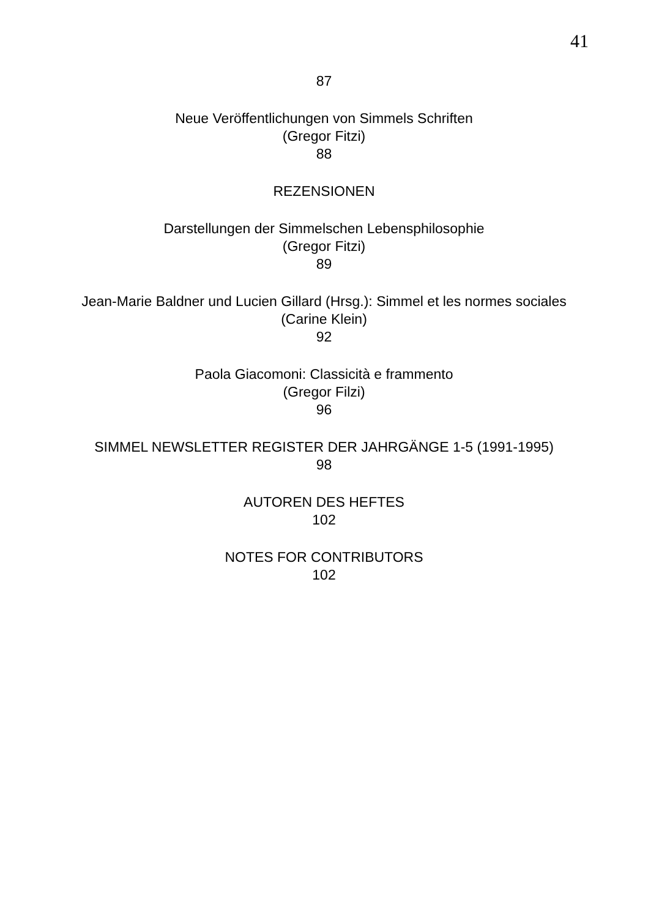41
87
Neue Veröffentlichungen von Simmels Schriften
(Gregor Fitzi)
88
REZENSIONEN
Darstellungen der Simmelschen Lebensphilosophie
(Gregor Fitzi)
89
Jean-Marie Baldner und Lucien Gillard (Hrsg.): Simmel et les normes sociales
(Carine Klein)
92
Paola Giacomoni: Classicità e frammento
(Gregor Filzi)
96
SIMMEL NEWSLETTER REGISTER DER JAHRGÄNGE 1-5 (1991-1995)
98
AUTOREN DES HEFTES
102
NOTES FOR CONTRIBUTORS
102